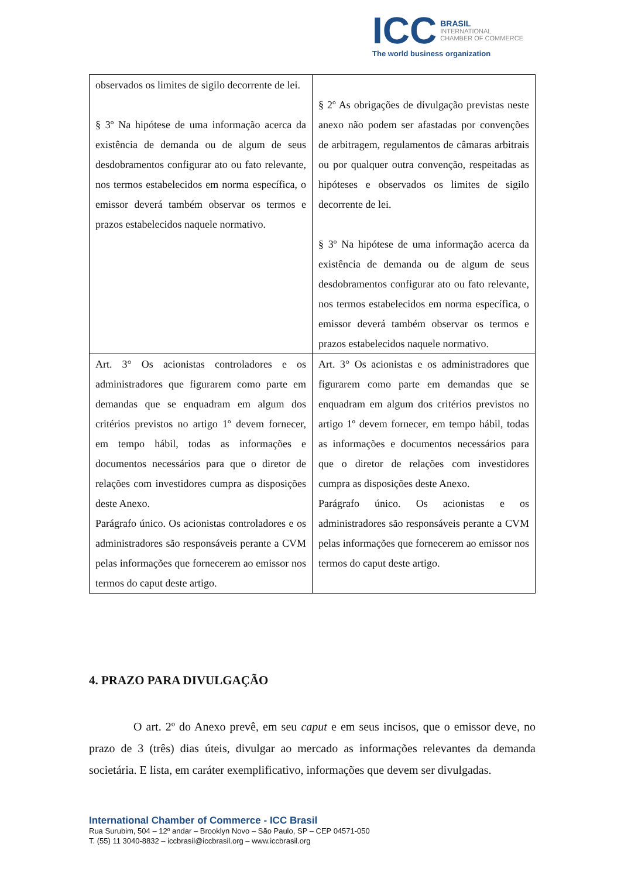ICC BRASIL
INTERNATIONAL
CHAMBER OF COMMERCE
The world business organization
| observados os limites de sigilo decorrente de lei. § 3º Na hipótese de uma informação acerca da existência de demanda ou de algum de seus desdobramentos configurar ato ou fato relevante, nos termos estabelecidos em norma específica, o emissor deverá também observar os termos e prazos estabelecidos naquele normativo. | § 2º As obrigações de divulgação previstas neste anexo não podem ser afastadas por convenções de arbitragem, regulamentos de câmaras arbitrais ou por qualquer outra convenção, respeitadas as hipóteses e observados os limites de sigilo decorrente de lei. § 3º Na hipótese de uma informação acerca da existência de demanda ou de algum de seus desdobramentos configurar ato ou fato relevante, nos termos estabelecidos em norma específica, o emissor deverá também observar os termos e prazos estabelecidos naquele normativo. |
| Art. 3° Os acionistas controladores e os administradores que figurarem como parte em demandas que se enquadram em algum dos critérios previstos no artigo 1º devem fornecer, em tempo hábil, todas as informações e documentos necessários para que o diretor de relações com investidores cumpra as disposições deste Anexo. Parágrafo único. Os acionistas controladores e os administradores são responsáveis perante a CVM pelas informações que fornecerem ao emissor nos termos do caput deste artigo. | Art. 3° Os acionistas e os administradores que figurarem como parte em demandas que se enquadram em algum dos critérios previstos no artigo 1º devem fornecer, em tempo hábil, todas as informações e documentos necessários para que o diretor de relações com investidores cumpra as disposições deste Anexo. Parágrafo único. Os acionistas e os administradores são responsáveis perante a CVM pelas informações que fornecerem ao emissor nos termos do caput deste artigo. |
4. PRAZO PARA DIVULGAÇÃO
O art. 2º do Anexo prevê, em seu caput e em seus incisos, que o emissor deve, no prazo de 3 (três) dias úteis, divulgar ao mercado as informações relevantes da demanda societária. E lista, em caráter exemplificativo, informações que devem ser divulgadas.
International Chamber of Commerce - ICC Brasil
Rua Surubim, 504 – 12º andar – Brooklyn Novo – São Paulo, SP – CEP 04571-050
T. (55) 11 3040-8832 – iccbrasil@iccbrasil.org – www.iccbrasil.org